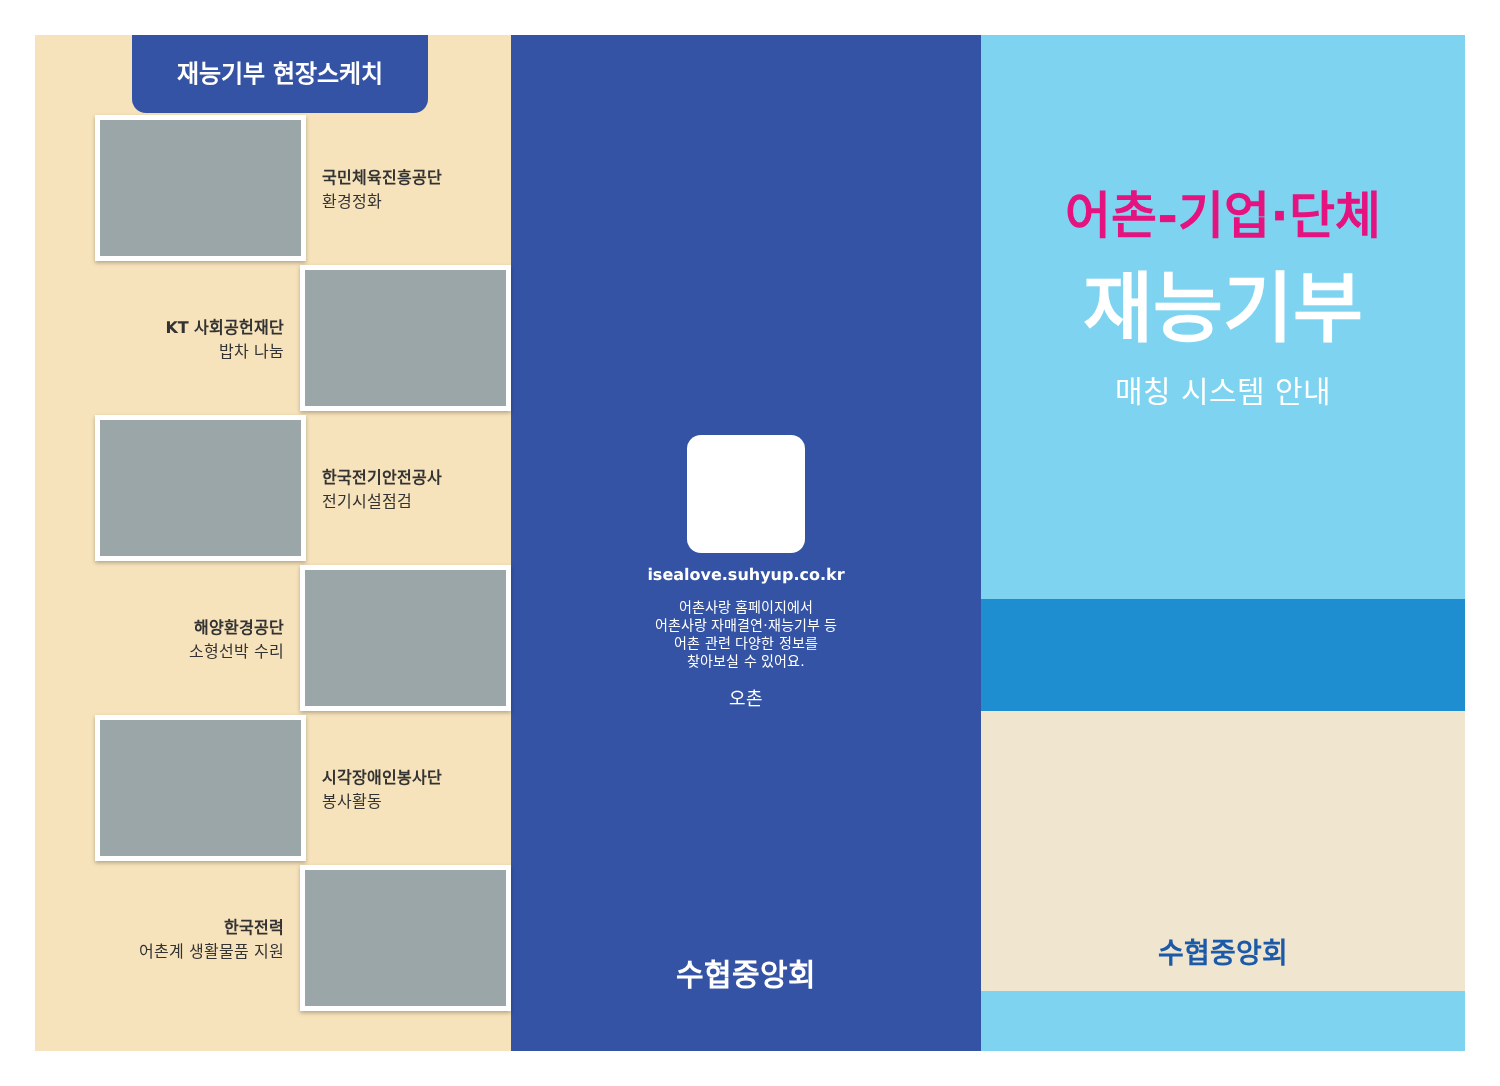재능기부 현장스케치
국민체육진흥공단
환경정화
KT 사회공헌재단
밥차 나눔
한국전기안전공사
전기시설점검
해양환경공단
소형선박 수리
시각장애인봉사단
봉사활동
한국전력
어촌계 생활물품 지원
isealove.suhyup.co.kr
어촌사랑 홈페이지에서
어촌사랑 자매결연·재능기부 등
어촌 관련 다양한 정보를
찾아보실 수 있어요.
오촌
수협중앙회
어촌-기업·단체
재능기부
매칭 시스템 안내
수협중앙회